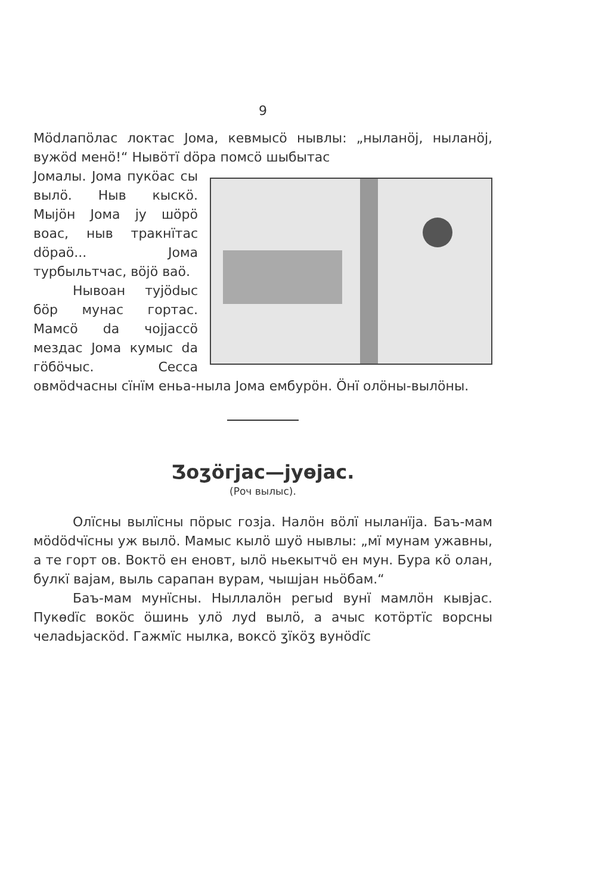9
Мӧdлапӧлас локтас Јома, кевмысӧ нывлы: „ныланӧј, ныланӧј, вужӧd менӧ!“ Нывӧтї dӧра помсӧ шыбытас
Јомалы. Јома пукӧас сы вылӧ. Ныв кыскӧ. Мыјӧн Јома ју шӧрӧ воас, ныв тракнїтас dӧраӧ... Јома турбыльтчас, вӧјӧ ваӧ.
Нывоан тујӧdыс бӧр мунас гортас. Мамсӧ da чоjjассӧ мездас Јома кумыс da гӧбӧчыс. Сессa овмӧdчасны сїнїм еньа-нылa Јома ембурӧн. Ӧнї олӧны-вылӧны.
Ʒоʒӧгјас—јуөјас.
(Роч вылыс).
Олїсны вылїсны пӧрыс гозја. Налӧн вӧлї ныланїја. Баъ-мам мӧdӧdчїсны уж вылӧ. Мамыс кылӧ шуӧ нывлы: „мї мунам ужавны, а те горт ов. Воктӧ ен еновт, ылӧ ньекытчӧ ен мун. Бура кӧ олан, булкї вајам, выль сарапан вурам, чышјан ньӧбам.“
Баъ-мам мунїсны. Ныллалӧн регыd вунї мамлӧн кывјас. Пукөdїс вокӧс ӧшинь улӧ луd вылӧ, а ачыс котӧртїс ворсны челаdьјаскӧd. Гажмїс нылка, воксӧ ʒїкӧʒ вунӧdїс